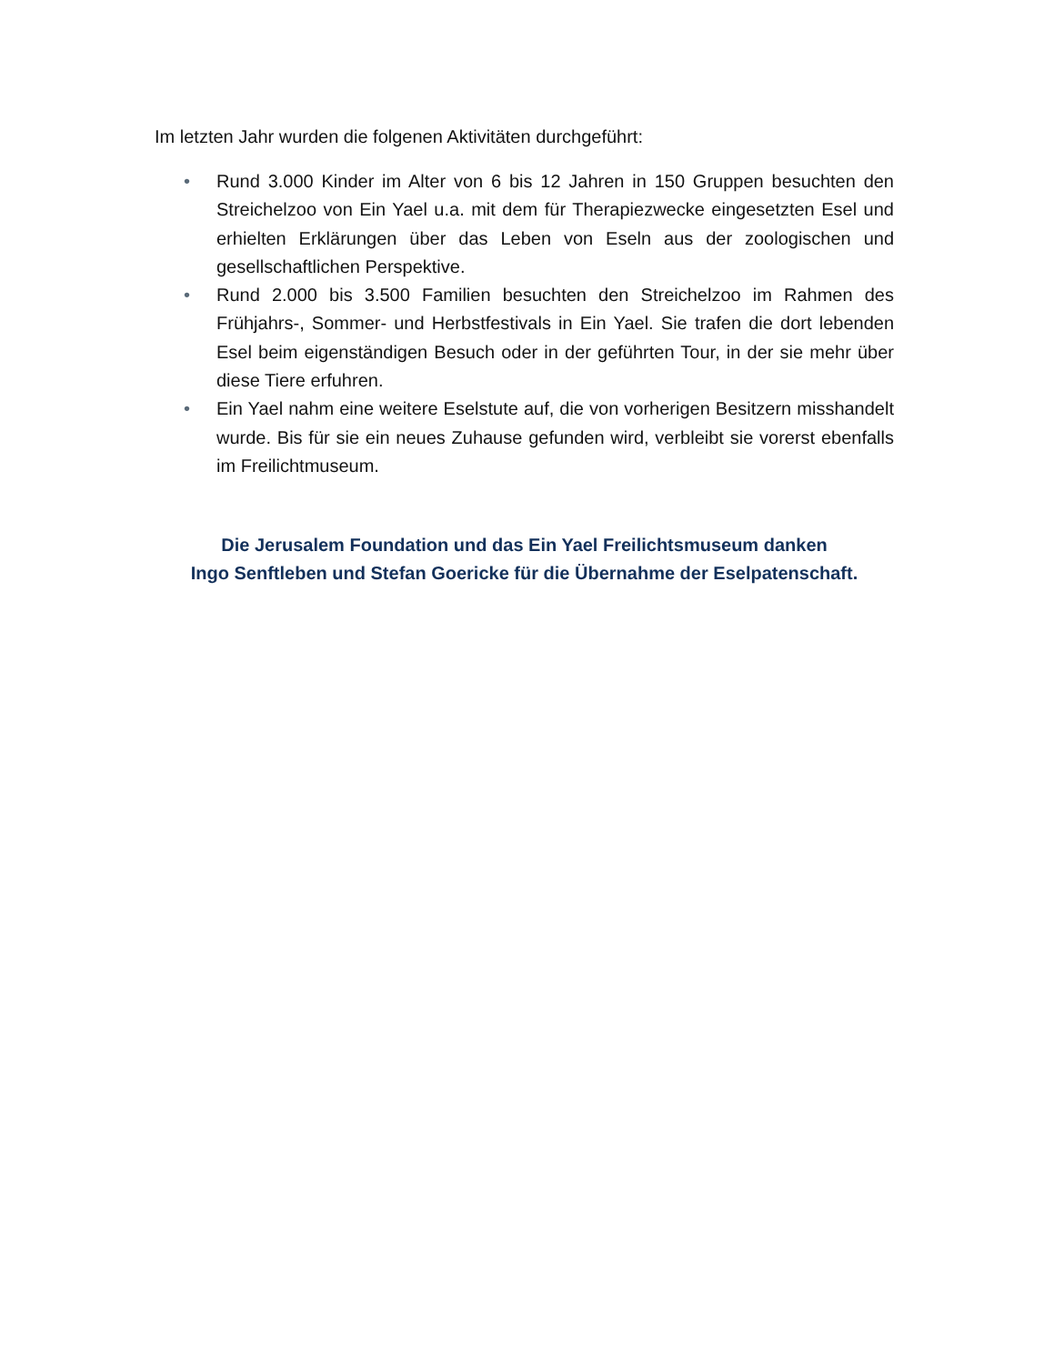Im letzten Jahr wurden die folgenen Aktivitäten durchgeführt:
• Rund 3.000 Kinder im Alter von 6 bis 12 Jahren in 150 Gruppen besuchten den Streichelzoo von Ein Yael u.a. mit dem für Therapiezwecke eingesetzten Esel und erhielten Erklärungen über das Leben von Eseln aus der zoologischen und gesellschaftlichen Perspektive.
• Rund 2.000 bis 3.500 Familien besuchten den Streichelzoo im Rahmen des Frühjahrs-, Sommer- und Herbstfestivals in Ein Yael. Sie trafen die dort lebenden Esel beim eigenständigen Besuch oder in der geführten Tour, in der sie mehr über diese Tiere erfuhren.
• Ein Yael nahm eine weitere Eselstute auf, die von vorherigen Besitzern misshandelt wurde. Bis für sie ein neues Zuhause gefunden wird, verbleibt sie vorerst ebenfalls im Freilichtmuseum.
Die Jerusalem Foundation und das Ein Yael Freilichtsmuseum danken
Ingo Senftleben und Stefan Goericke für die Übernahme der Eselpatenschaft.